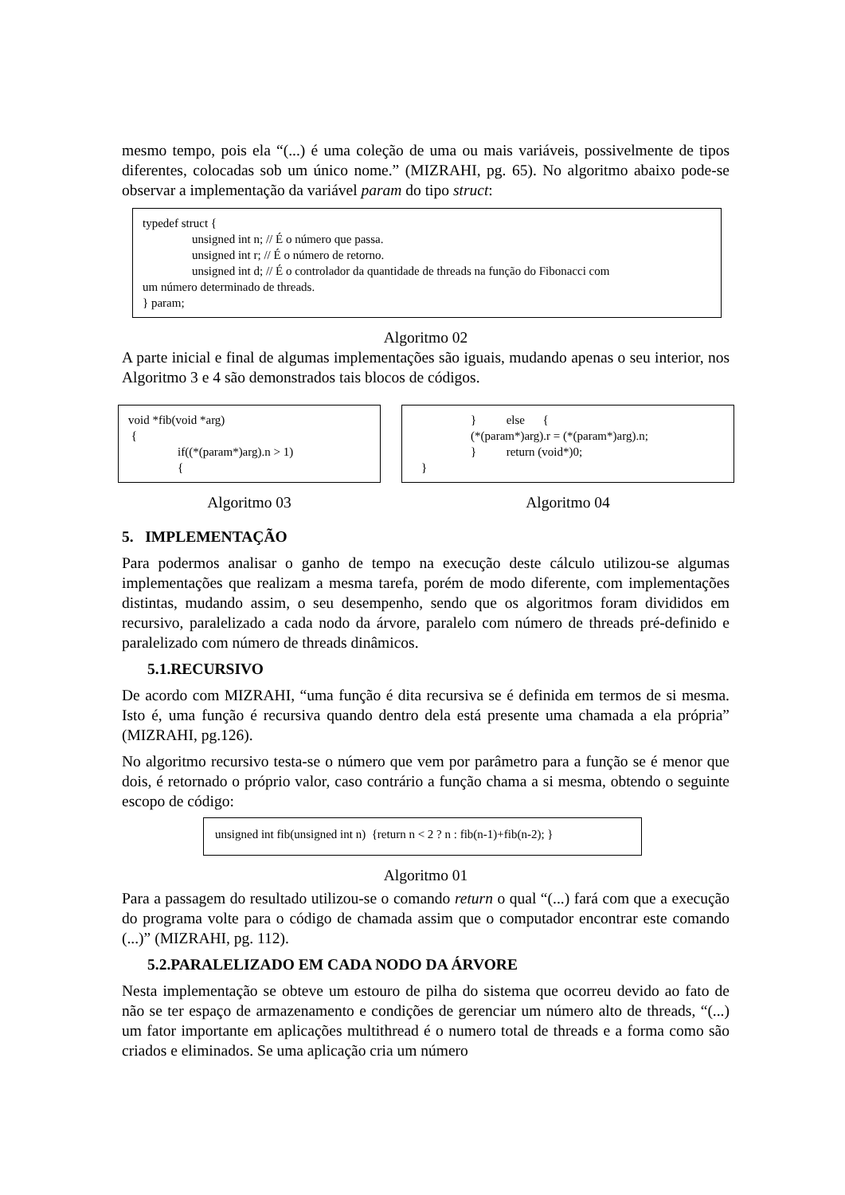mesmo tempo, pois ela “(...) é uma coleção de uma ou mais variáveis, possivelmente de tipos diferentes, colocadas sob um único nome.” (MIZRAHI, pg. 65). No algoritmo abaixo pode-se observar a implementação da variável param do tipo struct:
typedef struct {
unsigned int n; // É o número que passa.
unsigned int r; // É o número de retorno.
unsigned int d; // É o controlador da quantidade de threads na função do Fibonacci com
um número determinado de threads.
} param;
Algoritmo 02
A parte inicial e final de algumas implementações são iguais, mudando apenas o seu interior, nos Algoritmo 3 e 4 são demonstrados tais blocos de códigos.
void *fib(void *arg)
{
if((*(param*)arg).n > 1)
{
Algoritmo 03
} else {
(*(param*)arg).r = (*(param*)arg).n;
} return (void*)0;
}
Algoritmo 04
5. IMPLEMENTAÇÃO
Para podermos analisar o ganho de tempo na execução deste cálculo utilizou-se algumas implementações que realizam a mesma tarefa, porém de modo diferente, com implementações distintas, mudando assim, o seu desempenho, sendo que os algoritmos foram divididos em recursivo, paralelizado a cada nodo da árvore, paralelo com número de threads pré-definido e paralelizado com número de threads dinâmicos.
5.1.RECURSIVO
De acordo com MIZRAHI, “uma função é dita recursiva se é definida em termos de si mesma. Isto é, uma função é recursiva quando dentro dela está presente uma chamada a ela própria” (MIZRAHI, pg.126).
No algoritmo recursivo testa-se o número que vem por parâmetro para a função se é menor que dois, é retornado o próprio valor, caso contrário a função chama a si mesma, obtendo o seguinte escopo de código:
unsigned int fib(unsigned int n) {return n < 2 ? n : fib(n-1)+fib(n-2); }
Algoritmo 01
Para a passagem do resultado utilizou-se o comando return o qual “(...) fará com que a execução do programa volte para o código de chamada assim que o computador encontrar este comando (...)” (MIZRAHI, pg. 112).
5.2.PARALELIZADO EM CADA NODO DA ÁRVORE
Nesta implementação se obteve um estouro de pilha do sistema que ocorreu devido ao fato de não se ter espaço de armazenamento e condições de gerenciar um número alto de threads, “(...) um fator importante em aplicações multithread é o numero total de threads e a forma como são criados e eliminados. Se uma aplicação cria um número